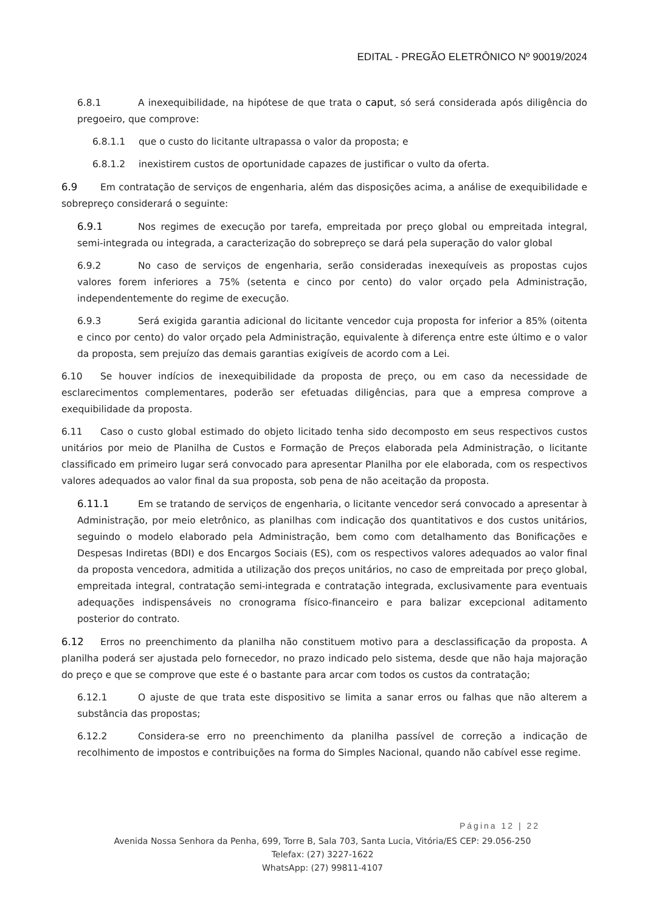EDITAL - PREGÃO ELETRÔNICO Nº 90019/2024
6.8.1 A inexequibilidade, na hipótese de que trata o caput, só será considerada após diligência do pregoeiro, que comprove:
6.8.1.1 que o custo do licitante ultrapassa o valor da proposta; e
6.8.1.2 inexistirem custos de oportunidade capazes de justificar o vulto da oferta.
6.9 Em contratação de serviços de engenharia, além das disposições acima, a análise de exequibilidade e sobrepreço considerará o seguinte:
6.9.1 Nos regimes de execução por tarefa, empreitada por preço global ou empreitada integral, semi-integrada ou integrada, a caracterização do sobrepreço se dará pela superação do valor global
6.9.2 No caso de serviços de engenharia, serão consideradas inexequíveis as propostas cujos valores forem inferiores a 75% (setenta e cinco por cento) do valor orçado pela Administração, independentemente do regime de execução.
6.9.3 Será exigida garantia adicional do licitante vencedor cuja proposta for inferior a 85% (oitenta e cinco por cento) do valor orçado pela Administração, equivalente à diferença entre este último e o valor da proposta, sem prejuízo das demais garantias exigíveis de acordo com a Lei.
6.10 Se houver indícios de inexequibilidade da proposta de preço, ou em caso da necessidade de esclarecimentos complementares, poderão ser efetuadas diligências, para que a empresa comprove a exequibilidade da proposta.
6.11 Caso o custo global estimado do objeto licitado tenha sido decomposto em seus respectivos custos unitários por meio de Planilha de Custos e Formação de Preços elaborada pela Administração, o licitante classificado em primeiro lugar será convocado para apresentar Planilha por ele elaborada, com os respectivos valores adequados ao valor final da sua proposta, sob pena de não aceitação da proposta.
6.11.1 Em se tratando de serviços de engenharia, o licitante vencedor será convocado a apresentar à Administração, por meio eletrônico, as planilhas com indicação dos quantitativos e dos custos unitários, seguindo o modelo elaborado pela Administração, bem como com detalhamento das Bonificações e Despesas Indiretas (BDI) e dos Encargos Sociais (ES), com os respectivos valores adequados ao valor final da proposta vencedora, admitida a utilização dos preços unitários, no caso de empreitada por preço global, empreitada integral, contratação semi-integrada e contratação integrada, exclusivamente para eventuais adequações indispensáveis no cronograma físico-financeiro e para balizar excepcional aditamento posterior do contrato.
6.12 Erros no preenchimento da planilha não constituem motivo para a desclassificação da proposta. A planilha poderá ser ajustada pelo fornecedor, no prazo indicado pelo sistema, desde que não haja majoração do preço e que se comprove que este é o bastante para arcar com todos os custos da contratação;
6.12.1 O ajuste de que trata este dispositivo se limita a sanar erros ou falhas que não alterem a substância das propostas;
6.12.2 Considera-se erro no preenchimento da planilha passível de correção a indicação de recolhimento de impostos e contribuições na forma do Simples Nacional, quando não cabível esse regime.
Página 12 | 22
Avenida Nossa Senhora da Penha, 699, Torre B, Sala 703, Santa Lucia, Vitória/ES CEP: 29.056-250
Telefax: (27) 3227-1622
WhatsApp: (27) 99811-4107